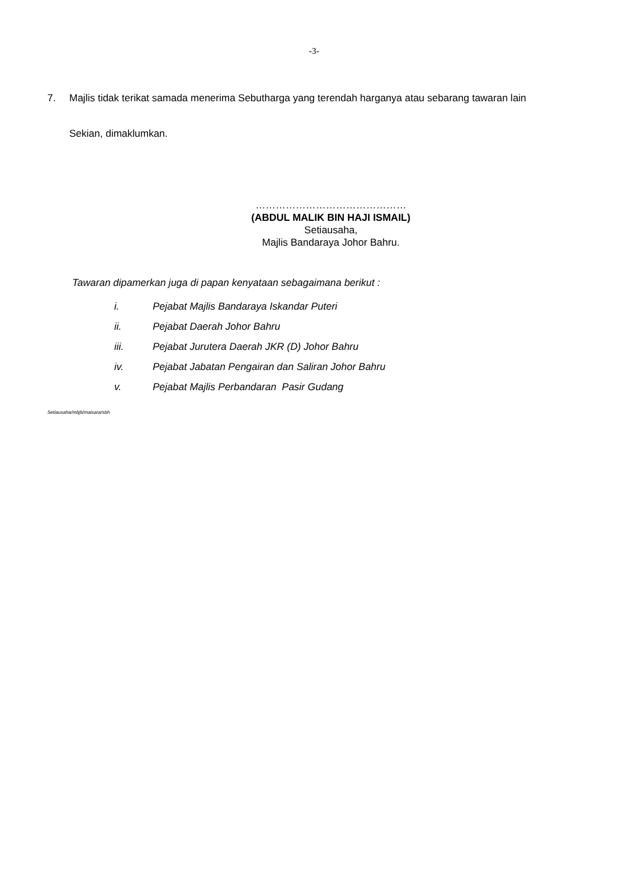-3-
7. Majlis tidak terikat samada menerima Sebutharga yang terendah harganya atau sebarang tawaran lain
Sekian, dimaklumkan.
………………………………………
(ABDUL MALIK BIN HAJI ISMAIL)
Setiausaha,
Majlis Bandaraya Johor Bahru.
Tawaran dipamerkan juga di papan kenyataan sebagaimana berikut :
i. Pejabat Majlis Bandaraya Iskandar Puteri
ii. Pejabat Daerah Johor Bahru
iii. Pejabat Jurutera Daerah JKR (D) Johor Bahru
iv. Pejabat Jabatan Pengairan dan Saliran Johor Bahru
v. Pejabat Majlis Perbandaran Pasir Gudang
Setiausaha/mbjb/maisara/sbh